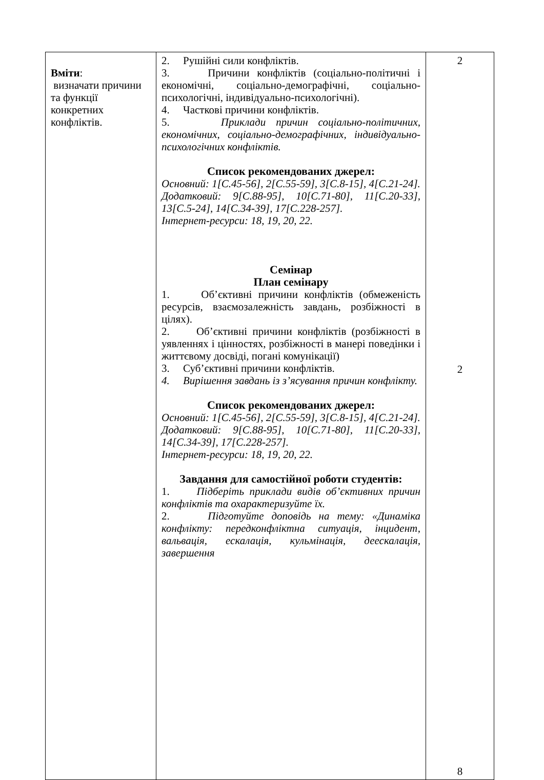| Вміти : визначати причини та функції конкретних конфліктів. | 2. Рушійні сили конфліктів. 3. Причини конфліктів (соціально-політичні і економічні, соціально-демографічні, соціально-психологічні, індивідуально-психологічні). 4. Часткові причини конфліктів. 5. Приклади причин соціально-політичних, економічних, соціально-демографічних, індивідуально-психологічних конфліктів. Список рекомендованих джерел: Основний: 1[С.45-56], 2[С.55-59], 3[С.8-15], 4[С.21-24]. Додатковий: 9[С.88-95], 10[С.71-80], 11[С.20-33], 13[С.5-24], 14[С.34-39], 17[С.228-257]. Інтернет-ресурси: 18, 19, 20, 22. Семінар План семінару 1. Об’єктивні причини конфліктів (обмеженість ресурсів, взаємозалежність завдань, розбіжності в цілях). 2. Об’єктивні причини конфліктів (розбіжності в уявленнях і цінностях, розбіжності в манері поведінки і життєвому досвіді, погані комунікації) 3. Суб’єктивні причини конфліктів. 4. Вирішення завдань із з’ясування причин конфлікту. Список рекомендованих джерел: Основний: 1[С.45-56], 2[С.55-59], 3[С.8-15], 4[С.21-24]. Додатковий: 9[С.88-95], 10[С.71-80], 11[С.20-33], 14[С.34-39], 17[С.228-257]. Інтернет-ресурси: 18, 19, 20, 22. Завдання для самостійної роботи студентів: 1. Підберіть приклади видів об’єктивних причин конфліктів та охарактеризуйте їх. 2. Підготуйте доповідь на тему: «Динаміка конфлікту: передконфліктна ситуація, інцидент, вальвація, ескалація, кульмінація, деескалація, завершення | 2 2 8 |